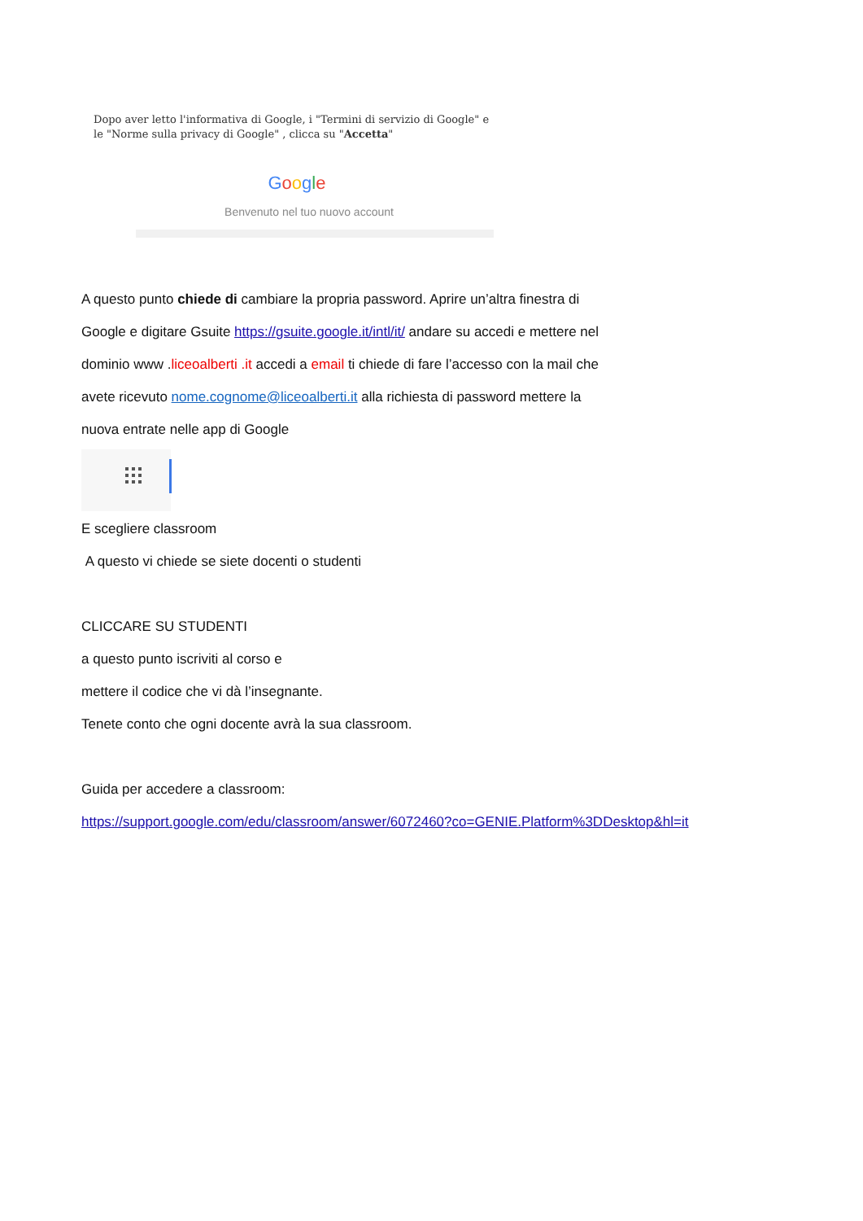Dopo aver letto l'informativa di Google, i "Termini di servizio di Google" e le "Norme sulla privacy di Google" , clicca su "Accetta"
Google
Benvenuto nel tuo nuovo account
A questo punto chiede di cambiare la propria password. Aprire un’altra finestra di
Google e digitare Gsuite https://gsuite.google.it/intl/it/ andare su accedi e mettere nel
dominio www .liceoalberti .it accedi a email ti chiede di fare l’accesso con la mail che
avete ricevuto nome.cognome@liceoalberti.it alla richiesta di password mettere la
nuova entrate nelle app di Google
E scegliere classroom
A questo vi chiede se siete docenti o studenti
CLICCARE SU STUDENTI
a questo punto iscriviti al corso e
mettere il codice che vi dà l’insegnante.
Tenete conto che ogni docente avrà la sua classroom.
Guida per accedere a classroom:
https://support.google.com/edu/classroom/answer/6072460?co=GENIE.Platform%3DDesktop&hl=it